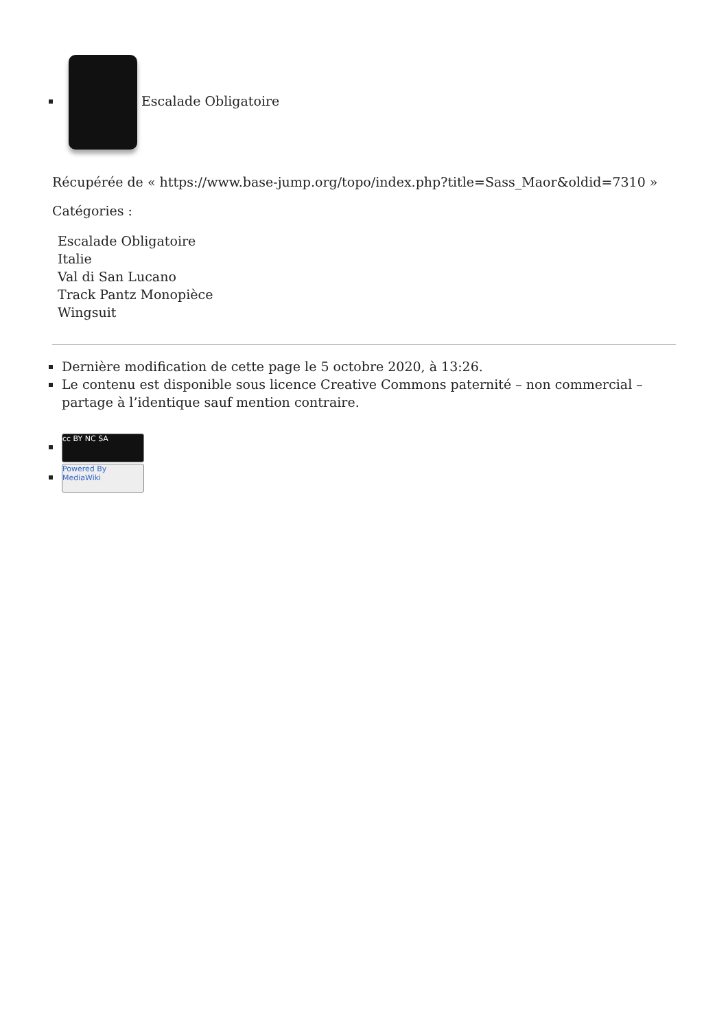Escalade Obligatoire
Récupérée de « https://www.base-jump.org/topo/index.php?title=Sass_Maor&oldid=7310 »
Catégories :
Escalade Obligatoire
Italie
Val di San Lucano
Track Pantz Monopièce
Wingsuit
Dernière modification de cette page le 5 octobre 2020, à 13:26.
Le contenu est disponible sous licence Creative Commons paternité – non commercial – partage à l’identique sauf mention contraire.
cc BY NC SA
Powered By MediaWiki